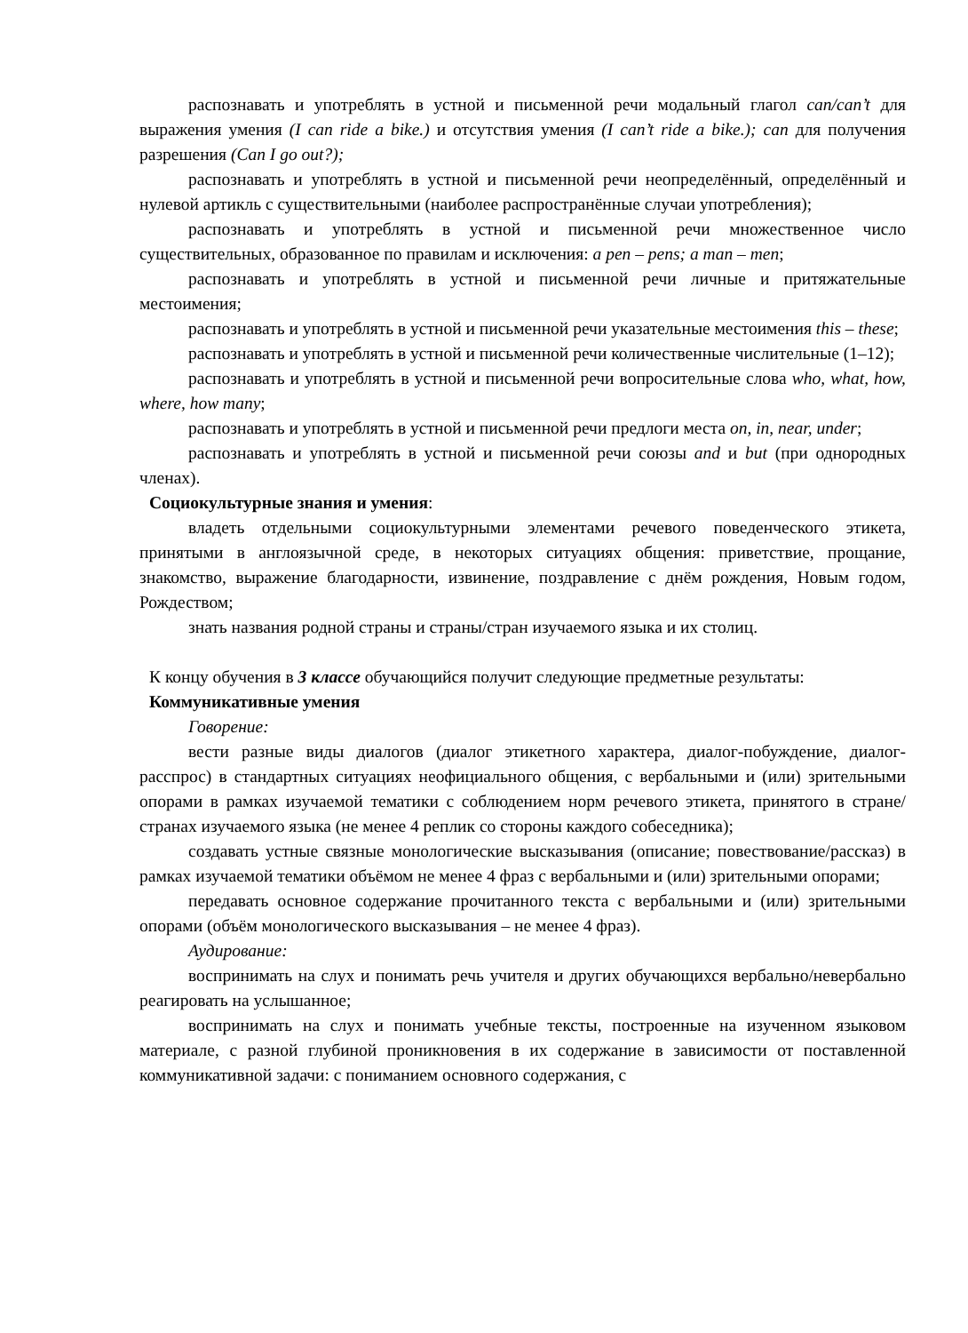распознавать и употреблять в устной и письменной речи модальный глагол can/can’t для выражения умения (I can ride a bike.) и отсутствия умения (I can’t ride a bike.); can для получения разрешения (Can I go out?);
распознавать и употреблять в устной и письменной речи неопределённый, определённый и нулевой артикль с существительными (наиболее распространённые случаи употребления);
распознавать и употреблять в устной и письменной речи множественное число существительных, образованное по правилам и исключения: a pen – pens; a man – men;
распознавать и употреблять в устной и письменной речи личные и притяжательные местоимения;
распознавать и употреблять в устной и письменной речи указательные местоимения this – these;
распознавать и употреблять в устной и письменной речи количественные числительные (1–12);
распознавать и употреблять в устной и письменной речи вопросительные слова who, what, how, where, how many;
распознавать и употреблять в устной и письменной речи предлоги места on, in, near, under;
распознавать и употреблять в устной и письменной речи союзы and и but (при однородных членах).
Социокультурные знания и умения:
владеть отдельными социокультурными элементами речевого поведенческого этикета, принятыми в англоязычной среде, в некоторых ситуациях общения: приветствие, прощание, знакомство, выражение благодарности, извинение, поздравление с днём рождения, Новым годом, Рождеством;
знать названия родной страны и страны/стран изучаемого языка и их столиц.
К концу обучения в 3 классе обучающийся получит следующие предметные результаты:
Коммуникативные умения
Говорение:
вести разные виды диалогов (диалог этикетного характера, диалог-побуждение, диалог-расспрос) в стандартных ситуациях неофициального общения, с вербальными и (или) зрительными опорами в рамках изучаемой тематики с соблюдением норм речевого этикета, принятого в стране/странах изучаемого языка (не менее 4 реплик со стороны каждого собеседника);
создавать устные связные монологические высказывания (описание; повествование/рассказ) в рамках изучаемой тематики объёмом не менее 4 фраз с вербальными и (или) зрительными опорами;
передавать основное содержание прочитанного текста с вербальными и (или) зрительными опорами (объём монологического высказывания – не менее 4 фраз).
Аудирование:
воспринимать на слух и понимать речь учителя и других обучающихся вербально/невербально реагировать на услышанное;
воспринимать на слух и понимать учебные тексты, построенные на изученном языковом материале, с разной глубиной проникновения в их содержание в зависимости от поставленной коммуникативной задачи: с пониманием основного содержания, с